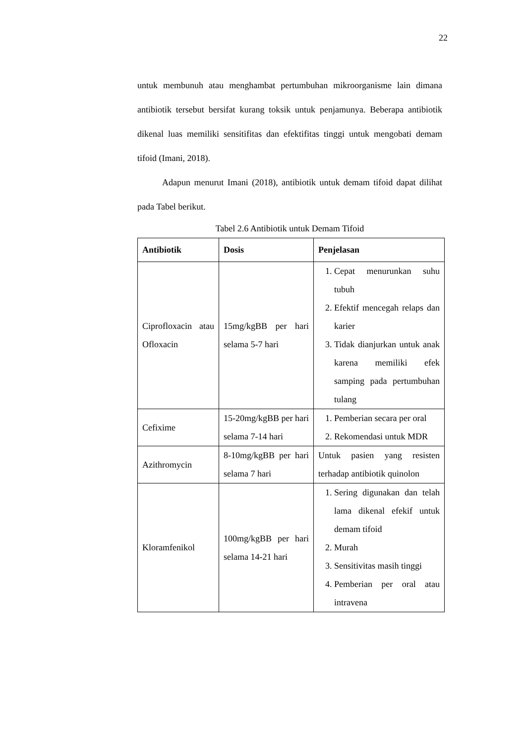22
untuk membunuh atau menghambat pertumbuhan mikroorganisme lain dimana antibiotik tersebut bersifat kurang toksik untuk penjamunya. Beberapa antibiotik dikenal luas memiliki sensitifitas dan efektifitas tinggi untuk mengobati demam tifoid (Imani, 2018).
Adapun menurut Imani (2018), antibiotik untuk demam tifoid dapat dilihat pada Tabel berikut.
Tabel 2.6 Antibiotik untuk Demam Tifoid
| Antibiotik | Dosis | Penjelasan |
| --- | --- | --- |
| Ciprofloxacin atau Ofloxacin | 15mg/kgBB per hari selama 5-7 hari | 1. Cepat menurunkan suhu tubuh 2. Efektif mencegah relaps dan karier 3. Tidak dianjurkan untuk anak karena memiliki efek samping pada pertumbuhan tulang |
| Cefixime | 15-20mg/kgBB per hari selama 7-14 hari | 1. Pemberian secara per oral 2. Rekomendasi untuk MDR |
| Azithromycin | 8-10mg/kgBB per hari selama 7 hari | Untuk pasien yang resisten terhadap antibiotik quinolon |
| Kloramfenikol | 100mg/kgBB per hari selama 14-21 hari | 1. Sering digunakan dan telah lama dikenal efekif untuk demam tifoid 2. Murah 3. Sensitivitas masih tinggi 4. Pemberian per oral atau intravena |